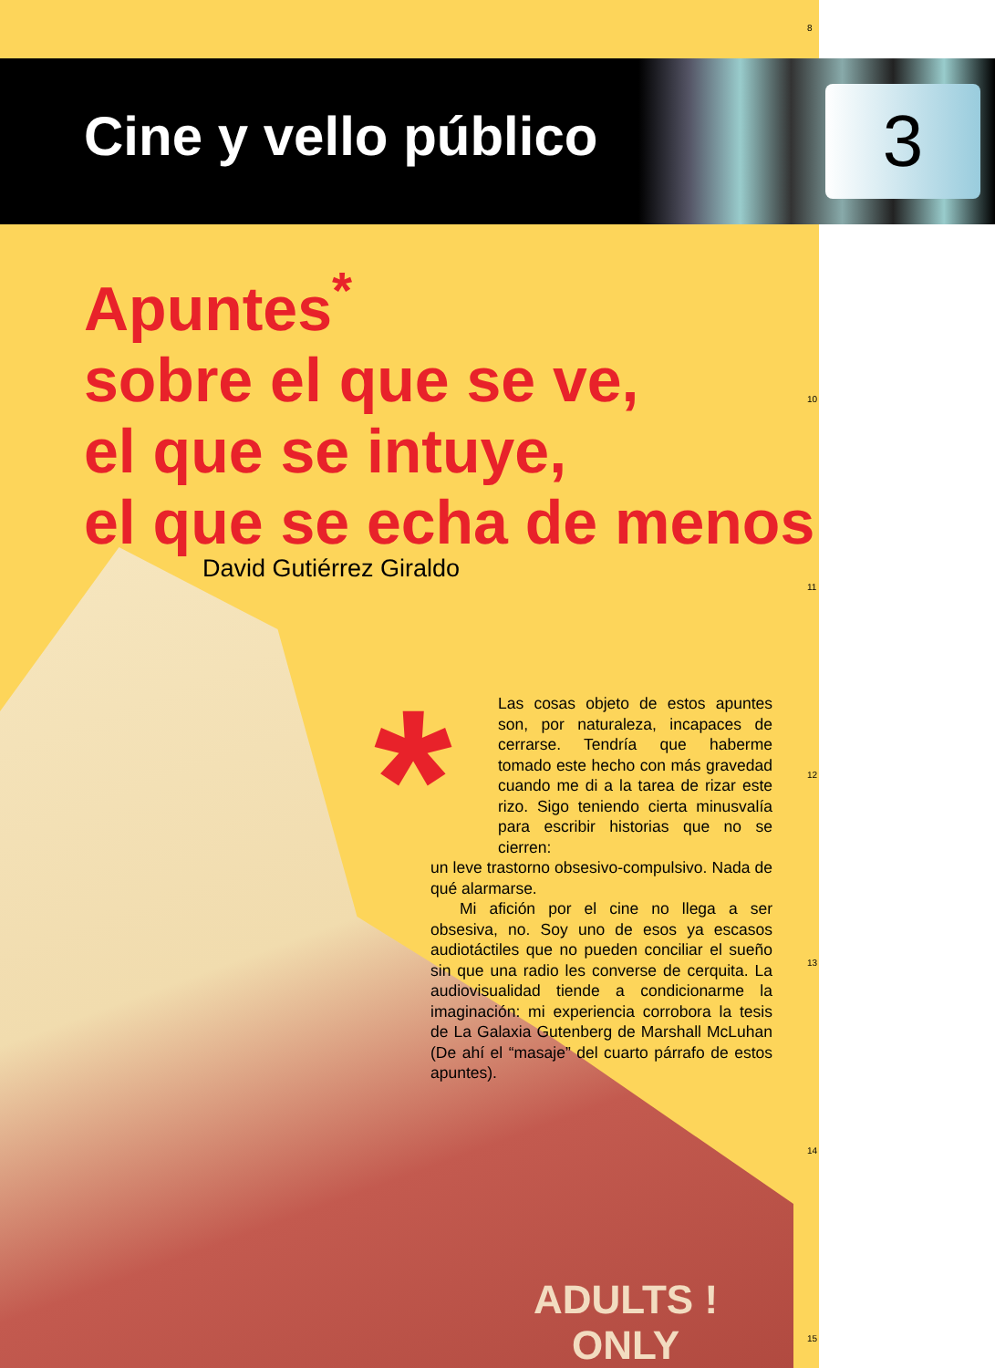Cine y vello público 3
Apuntes<sup>*</sup>
sobre el que se ve,
el que se intuye,
el que se echa de menos
David Gutiérrez Giraldo
*
Las cosas objeto de estos apuntes son, por naturaleza, incapaces de cerrarse. Tendría que haberme tomado este hecho con más gravedad cuando me di a la tarea de rizar este rizo. Sigo teniendo cierta minusvalía para escribir historias que no se cierren:
un leve trastorno obsesivo-compulsivo. Nada de qué alarmarse.
Mi afición por el cine no llega a ser obsesiva, no. Soy uno de esos ya escasos audiotáctiles que no pueden conciliar el sueño sin que una radio les converse de cerquita. La audiovisualidad tiende a condicionarme la imaginación: mi experiencia corrobora la tesis de La Galaxia Gutenberg de Marshall McLuhan (De ahí el “masaje” del cuarto párrafo de estos apuntes).
ADULTS !
ONLY
8
10
11
12
13
14
15